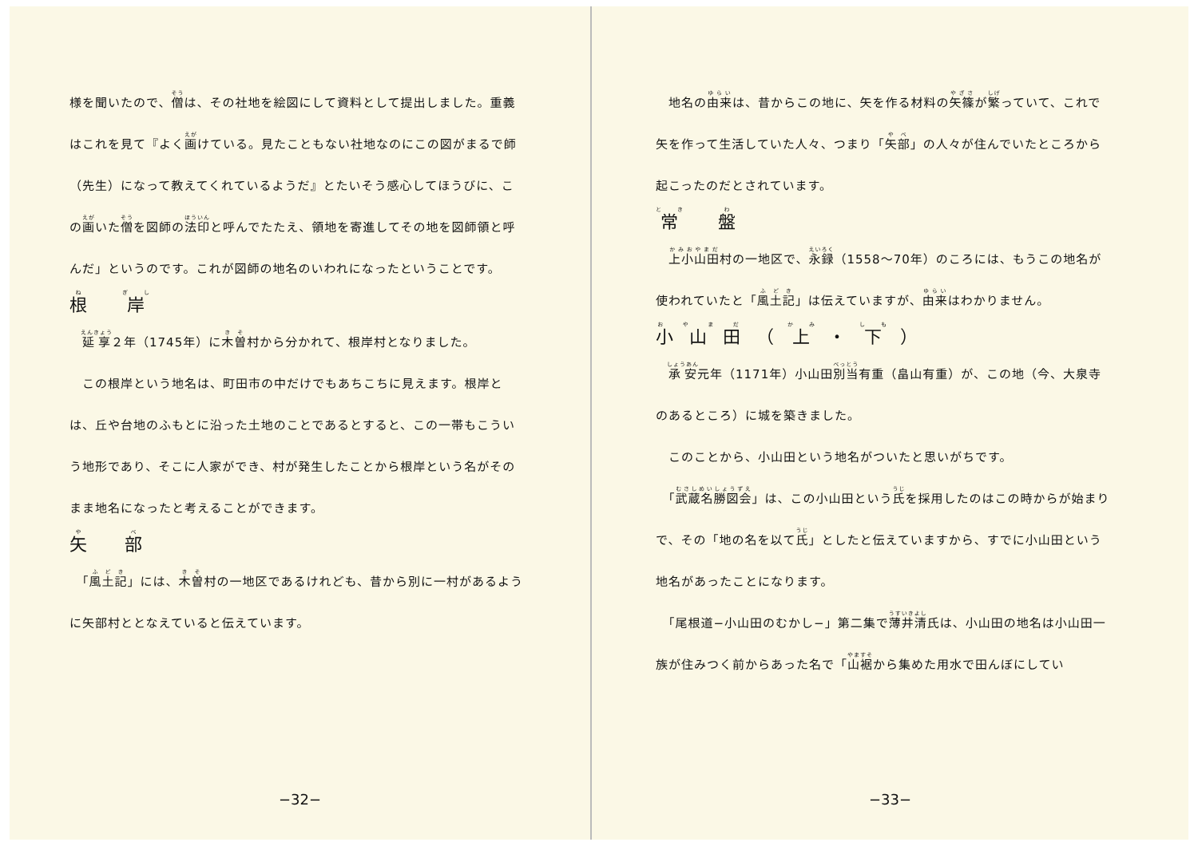様を聞いたので、僧は、その社地を絵図にして資料として提出しました。重義はこれを見て『よく画けている。見たこともない社地なのにこの図がまるで師（先生）になって教えてくれているようだ』とたいそう感心してほうびに、この画いた僧を図師の法印と呼んでたたえ、領地を寄進してその地を図師領と呼んだ」というのです。これが図師の地名のいわれになったということです。
根 岸
　延享２年（1745年）に木曽村から分かれて、根岸村となりました。
　この根岸という地名は、町田市の中だけでもあちこちに見えます。根岸とは、丘や台地のふもとに沿った土地のことであるとすると、この一帯もこういう地形であり、そこに人家ができ、村が発生したことから根岸という名がそのまま地名になったと考えることができます。
矢 部
　「風土記」には、木曽村の一地区であるけれども、昔から別に一村があるように矢部村ととなえていると伝えています。
−32−
　地名の由来は、昔からこの地に、矢を作る材料の矢篠が繁っていて、これで矢を作って生活していた人々、つまり「矢部」の人々が住んでいたところから起こったのだとされています。
常 盤
　上小山田村の一地区で、永録（1558〜70年）のころには、もうこの地名が使われていたと「風土記」は伝えていますが、由来はわかりません。
小山田（上・下）
　承安元年（1171年）小山田別当有重（畠山有重）が、この地（今、大泉寺のあるところ）に城を築きました。
　このことから、小山田という地名がついたと思いがちです。
　「武蔵名勝図会」は、この小山田という氏を採用したのはこの時からが始まりで、その「地の名を以て氏」としたと伝えていますから、すでに小山田という地名があったことになります。
　「尾根道−小山田のむかし−」第二集で薄井清氏は、小山田の地名は小山田一族が住みつく前からあった名で「山裾から集めた用水で田んぼにしてい
−33−